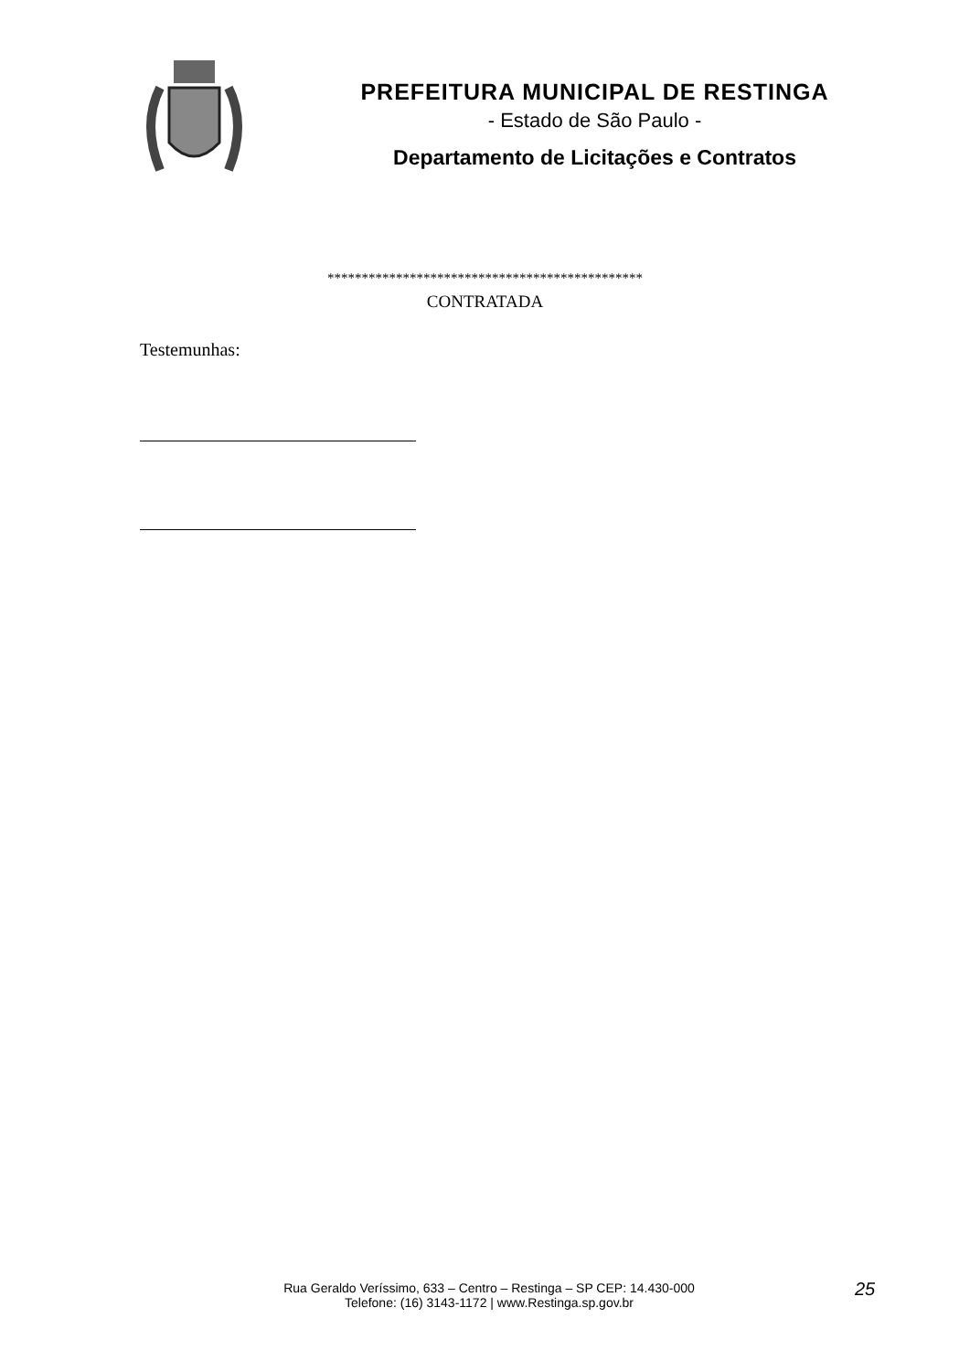PREFEITURA MUNICIPAL DE RESTINGA
- Estado de São Paulo -
Departamento de Licitações e Contratos
**********************************************
CONTRATADA
Testemunhas:
Rua Geraldo Veríssimo, 633 – Centro – Restinga – SP CEP: 14.430-000
Telefone: (16) 3143-1172 | www.Restinga.sp.gov.br
25